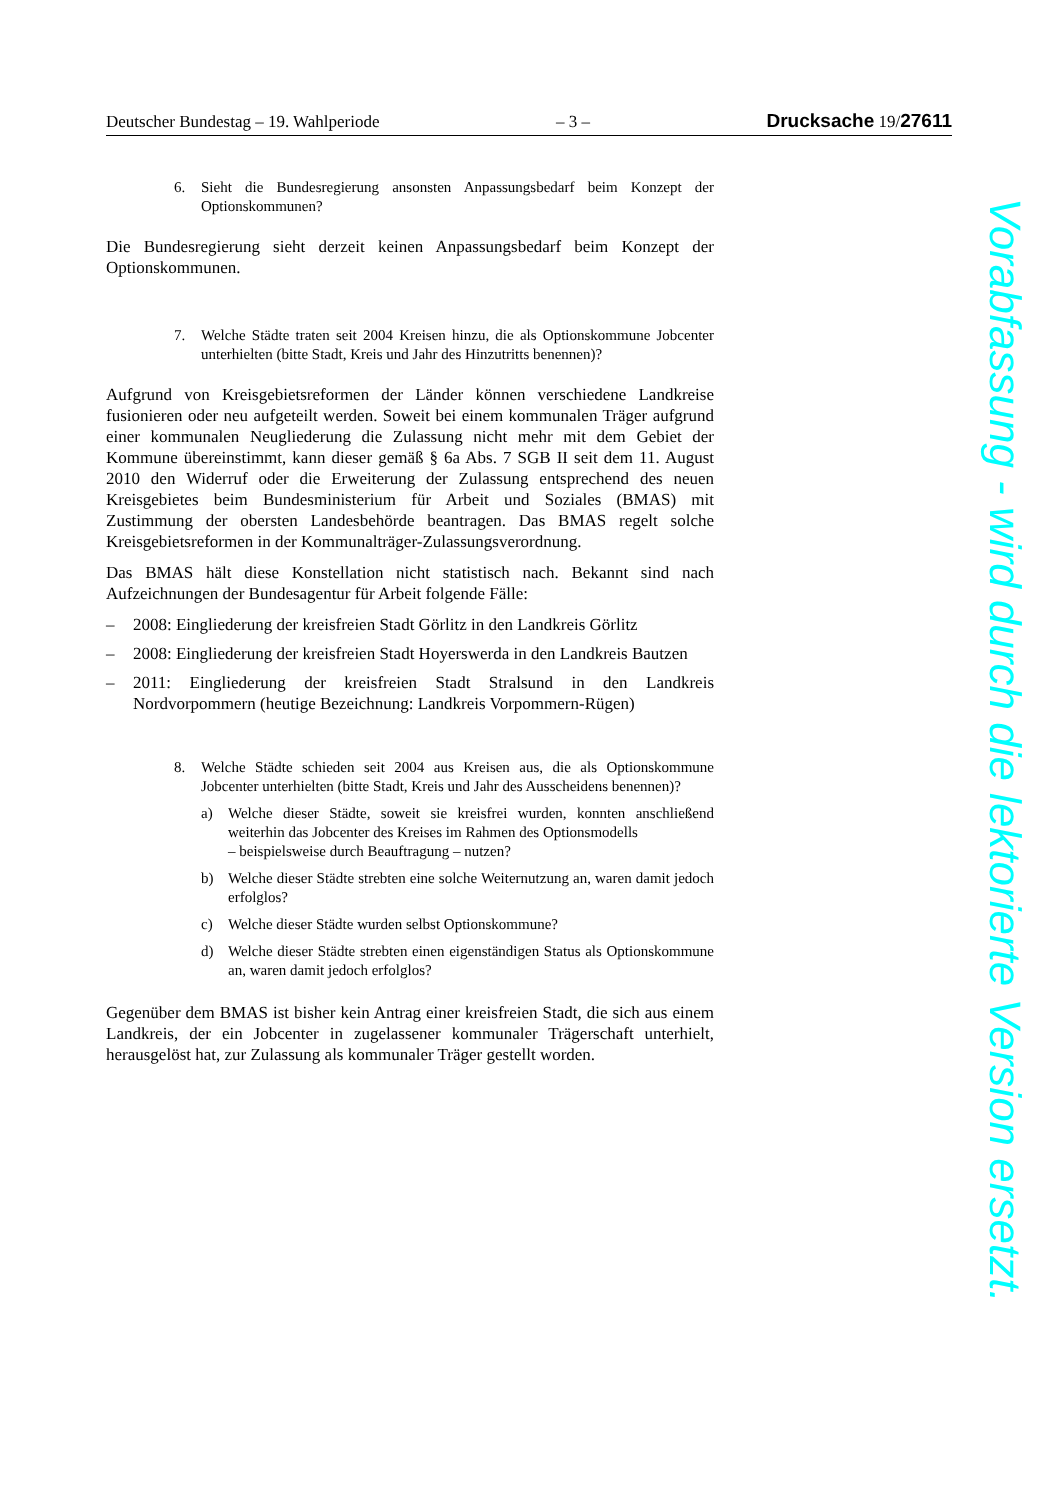Deutscher Bundestag – 19. Wahlperiode – 3 – Drucksache 19/27611
6. Sieht die Bundesregierung ansonsten Anpassungsbedarf beim Konzept der Optionskommunen?
Die Bundesregierung sieht derzeit keinen Anpassungsbedarf beim Konzept der Optionskommunen.
7. Welche Städte traten seit 2004 Kreisen hinzu, die als Optionskommune Jobcenter unterhielten (bitte Stadt, Kreis und Jahr des Hinzutritts benennen)?
Aufgrund von Kreisgebietsreformen der Länder können verschiedene Landkreise fusionieren oder neu aufgeteilt werden. Soweit bei einem kommunalen Träger aufgrund einer kommunalen Neugliederung die Zulassung nicht mehr mit dem Gebiet der Kommune übereinstimmt, kann dieser gemäß § 6a Abs. 7 SGB II seit dem 11. August 2010 den Widerruf oder die Erweiterung der Zulassung entsprechend des neuen Kreisgebietes beim Bundesministerium für Arbeit und Soziales (BMAS) mit Zustimmung der obersten Landesbehörde beantragen. Das BMAS regelt solche Kreisgebietsreformen in der Kommunalträger-Zulassungsverordnung.
Das BMAS hält diese Konstellation nicht statistisch nach. Bekannt sind nach Aufzeichnungen der Bundesagentur für Arbeit folgende Fälle:
– 2008: Eingliederung der kreisfreien Stadt Görlitz in den Landkreis Görlitz
– 2008: Eingliederung der kreisfreien Stadt Hoyerswerda in den Landkreis Bautzen
– 2011: Eingliederung der kreisfreien Stadt Stralsund in den Landkreis Nordvorpommern (heutige Bezeichnung: Landkreis Vorpommern-Rügen)
8. Welche Städte schieden seit 2004 aus Kreisen aus, die als Optionskommune Jobcenter unterhielten (bitte Stadt, Kreis und Jahr des Ausscheidens benennen)?
a) Welche dieser Städte, soweit sie kreisfrei wurden, konnten anschließend weiterhin das Jobcenter des Kreises im Rahmen des Optionsmodells
– beispielsweise durch Beauftragung – nutzen?
b) Welche dieser Städte strebten eine solche Weiternutzung an, waren damit jedoch erfolglos?
c) Welche dieser Städte wurden selbst Optionskommune?
d) Welche dieser Städte strebten einen eigenständigen Status als Optionskommune an, waren damit jedoch erfolglos?
Gegenüber dem BMAS ist bisher kein Antrag einer kreisfreien Stadt, die sich aus einem Landkreis, der ein Jobcenter in zugelassener kommunaler Trägerschaft unterhielt, herausgelöst hat, zur Zulassung als kommunaler Träger gestellt worden.
Vorabfassung - wird durch die lektorierte Version ersetzt.